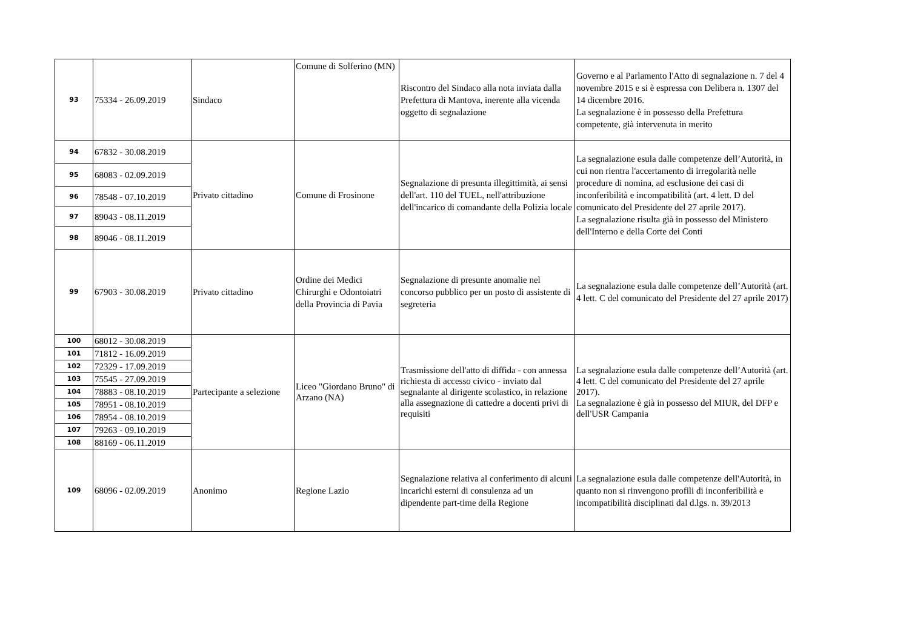| 93 | 75334 - 26.09.2019 | Sindaco | Comune di Solferino (MN) | Riscontro del Sindaco alla nota inviata dalla Prefettura di Mantova, inerente alla vicenda oggetto di segnalazione | Governo e al Parlamento l'Atto di segnalazione n. 7 del 4 novembre 2015 e si è espressa con Delibera n. 1307 del 14 dicembre 2016. La segnalazione è in possesso della Prefettura competente, già intervenuta in merito |
| 94 | 67832 - 30.08.2019 | Privato cittadino | Comune di Frosinone | Segnalazione di presunta illegittimità, ai sensi dell'art. 110 del TUEL, nell'attribuzione dell'incarico di comandante della Polizia locale | La segnalazione esula dalle competenze dell’Autorità, in cui non rientra l'accertamento di irregolarità nelle procedure di nomina, ad esclusione dei casi di inconferibilità e incompatibilità (art. 4 lett. D del comunicato del Presidente del 27 aprile 2017). La segnalazione risulta già in possesso del Ministero dell'Interno e della Corte dei Conti |
| 95 | 68083 - 02.09.2019 | | | | |
| 96 | 78548 - 07.10.2019 | | | | |
| 97 | 89043 - 08.11.2019 | | | | |
| 98 | 89046 - 08.11.2019 | | | | |
| 99 | 67903 - 30.08.2019 | Privato cittadino | Ordine dei Medici Chirurghi e Odontoiatri della Provincia di Pavia | Segnalazione di presunte anomalie nel concorso pubblico per un posto di assistente di segreteria | La segnalazione esula dalle competenze dell’Autorità (art. 4 lett. C del comunicato del Presidente del 27 aprile 2017) |
| 100 | 68012 - 30.08.2019 | Partecipante a selezione | Liceo "Giordano Bruno" di Arzano (NA) | Trasmissione dell'atto di diffida - con annessa richiesta di accesso civico - inviato dal segnalante al dirigente scolastico, in relazione alla assegnazione di cattedre a docenti privi di requisiti | La segnalazione esula dalle competenze dell’Autorità (art. 4 lett. C del comunicato del Presidente del 27 aprile 2017). La segnalazione è già in possesso del MIUR, del DFP e dell'USR Campania |
| 101 | 71812 - 16.09.2019 | | | | |
| 102 | 72329 - 17.09.2019 | | | | |
| 103 | 75545 - 27.09.2019 | | | | |
| 104 | 78883 - 08.10.2019 | | | | |
| 105 | 78951 - 08.10.2019 | | | | |
| 106 | 78954 - 08.10.2019 | | | | |
| 107 | 79263 - 09.10.2019 | | | | |
| 108 | 88169 - 06.11.2019 | | | | |
| 109 | 68096 - 02.09.2019 | Anonimo | Regione Lazio | Segnalazione relativa al conferimento di alcuni incarichi esterni di consulenza ad un dipendente part-time della Regione | La segnalazione esula dalle competenze dell'Autorità, in quanto non si rinvengono profili di inconferibilità e incompatibilità disciplinati dal d.lgs. n. 39/2013 |